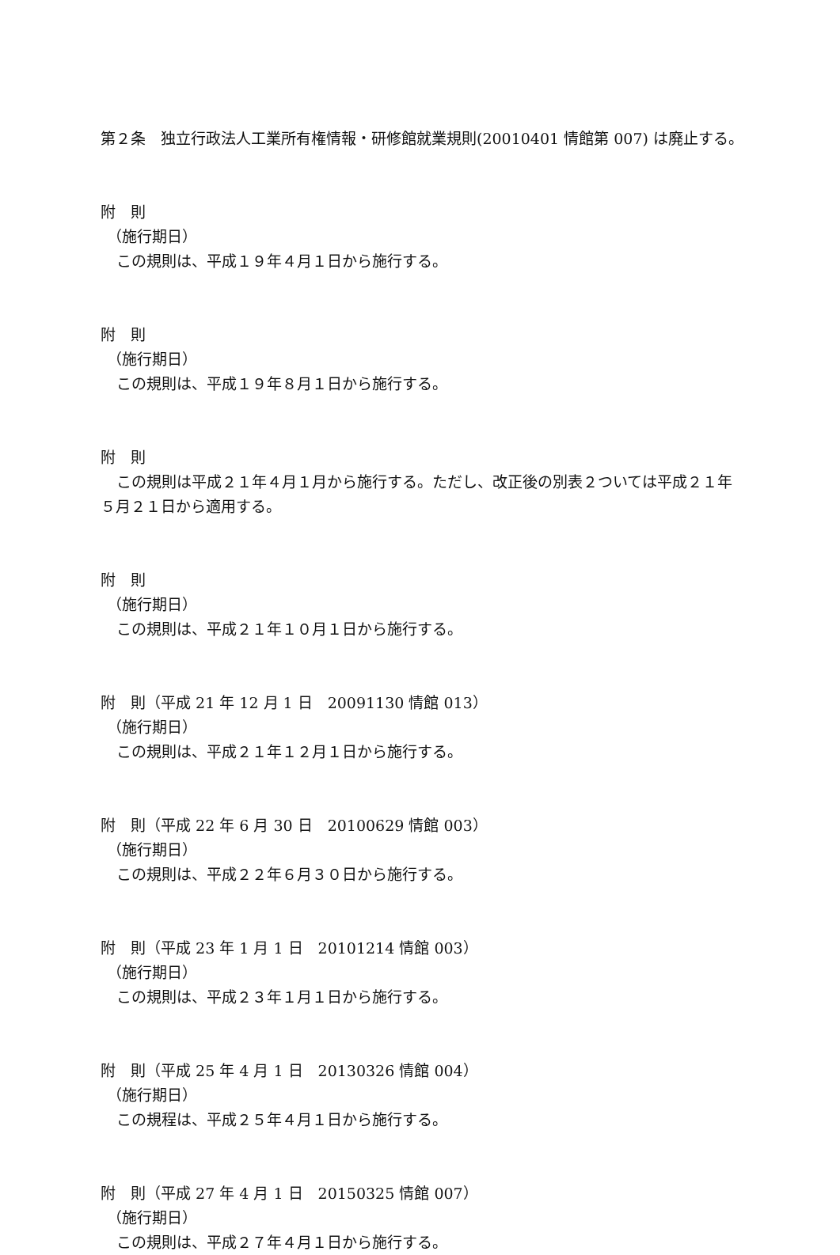第２条　独立行政法人工業所有権情報・研修館就業規則(20010401 情館第 007) は廃止する。
附　則
（施行期日）
この規則は、平成１９年４月１日から施行する。
附　則
（施行期日）
この規則は、平成１９年８月１日から施行する。
附　則
この規則は平成２１年４月１月から施行する。ただし、改正後の別表２ついては平成２１年５月２１日から適用する。
附　則
（施行期日）
この規則は、平成２１年１０月１日から施行する。
附　則（平成 21 年 12 月 1 日　20091130 情館 013）
（施行期日）
この規則は、平成２１年１２月１日から施行する。
附　則（平成 22 年 6 月 30 日　20100629 情館 003）
（施行期日）
この規則は、平成２２年６月３０日から施行する。
附　則（平成 23 年 1 月 1 日　20101214 情館 003）
（施行期日）
この規則は、平成２３年１月１日から施行する。
附　則（平成 25 年 4 月 1 日　20130326 情館 004）
（施行期日）
この規程は、平成２５年４月１日から施行する。
附　則（平成 27 年 4 月 1 日　20150325 情館 007）
（施行期日）
この規則は、平成２７年４月１日から施行する。